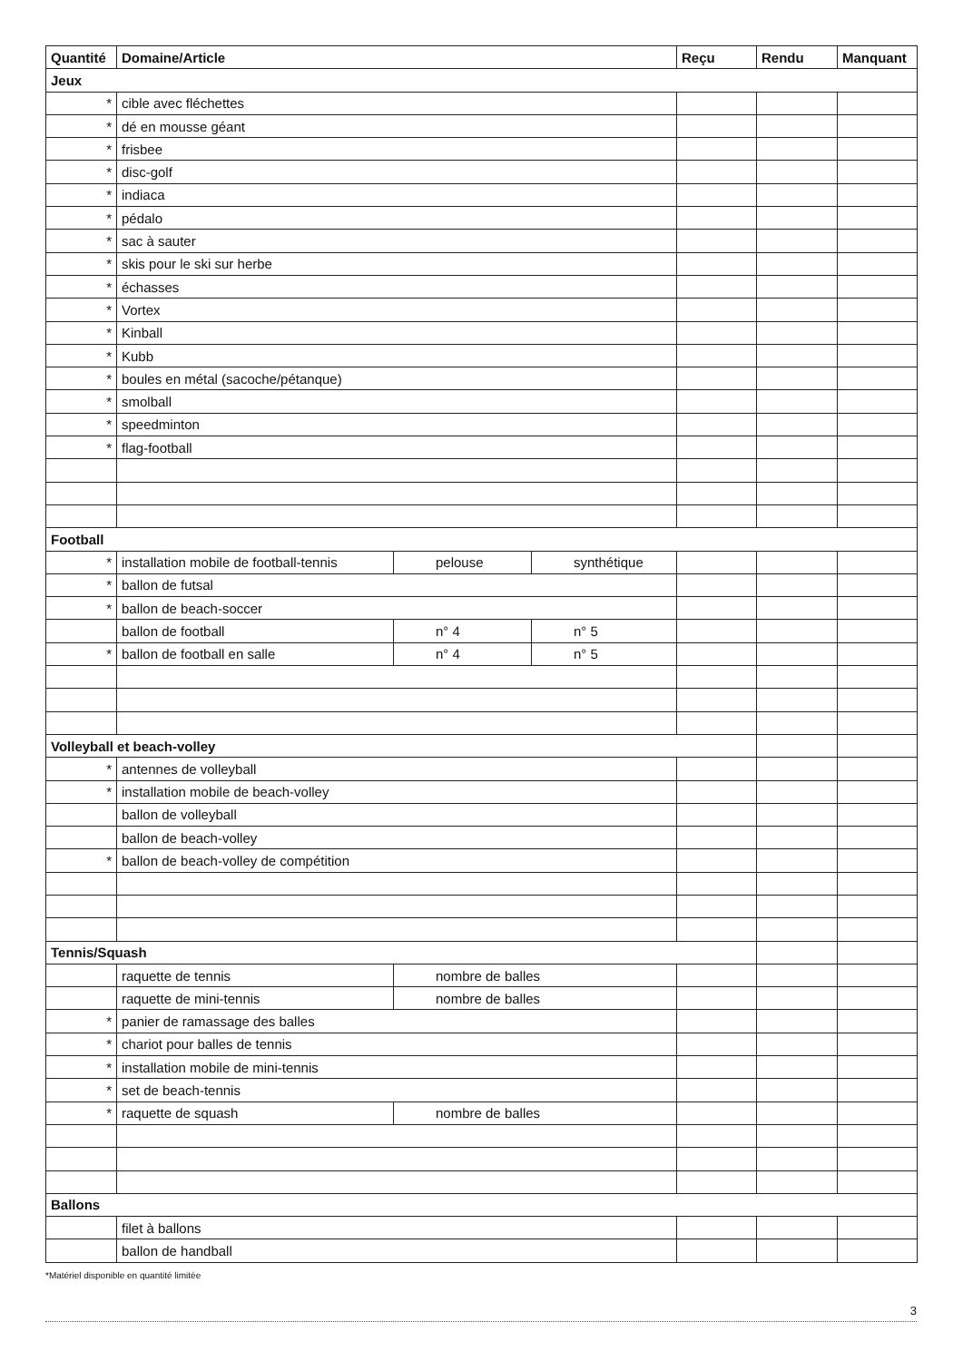| Quantité | Domaine/Article | | | Reçu | Rendu | Manquant |
| --- | --- | --- | --- | --- | --- | --- |
| Jeux | | | | | | |
| * | cible avec fléchettes | | | | | |
| * | dé en mousse géant | | | | | |
| * | frisbee | | | | | |
| * | disc-golf | | | | | |
| * | indiaca | | | | | |
| * | pédalo | | | | | |
| * | sac à sauter | | | | | |
| * | skis pour le ski sur herbe | | | | | |
| * | échasses | | | | | |
| * | Vortex | | | | | |
| * | Kinball | | | | | |
| * | Kubb | | | | | |
| * | boules en métal (sacoche/pétanque) | | | | | |
| * | smolball | | | | | |
| * | speedminton | | | | | |
| * | flag-football | | | | | |
| Football | | | | | | |
| * | installation mobile de football-tennis | pelouse | synthétique | | | |
| * | ballon de futsal | | | | | |
| * | ballon de beach-soccer | | | | | |
| | ballon de football | n° 4 | n° 5 | | | |
| * | ballon de football en salle | n° 4 | n° 5 | | | |
| Volleyball et beach-volley | | | | | | |
| * | antennes de volleyball | | | | | |
| * | installation mobile de beach-volley | | | | | |
| | ballon de volleyball | | | | | |
| | ballon de beach-volley | | | | | |
| * | ballon de beach-volley de compétition | | | | | |
| Tennis/Squash | | | | | | |
| | raquette de tennis | nombre de balles | | | | |
| | raquette de mini-tennis | nombre de balles | | | | |
| * | panier de ramassage des balles | | | | | |
| * | chariot pour balles de tennis | | | | | |
| * | installation mobile de mini-tennis | | | | | |
| * | set de beach-tennis | | | | | |
| * | raquette de squash | nombre de balles | | | | |
| Ballons | | | | | | |
| | filet à ballons | | | | | |
| | ballon de handball | | | | | |
*Matériel disponible en quantité limitée
3